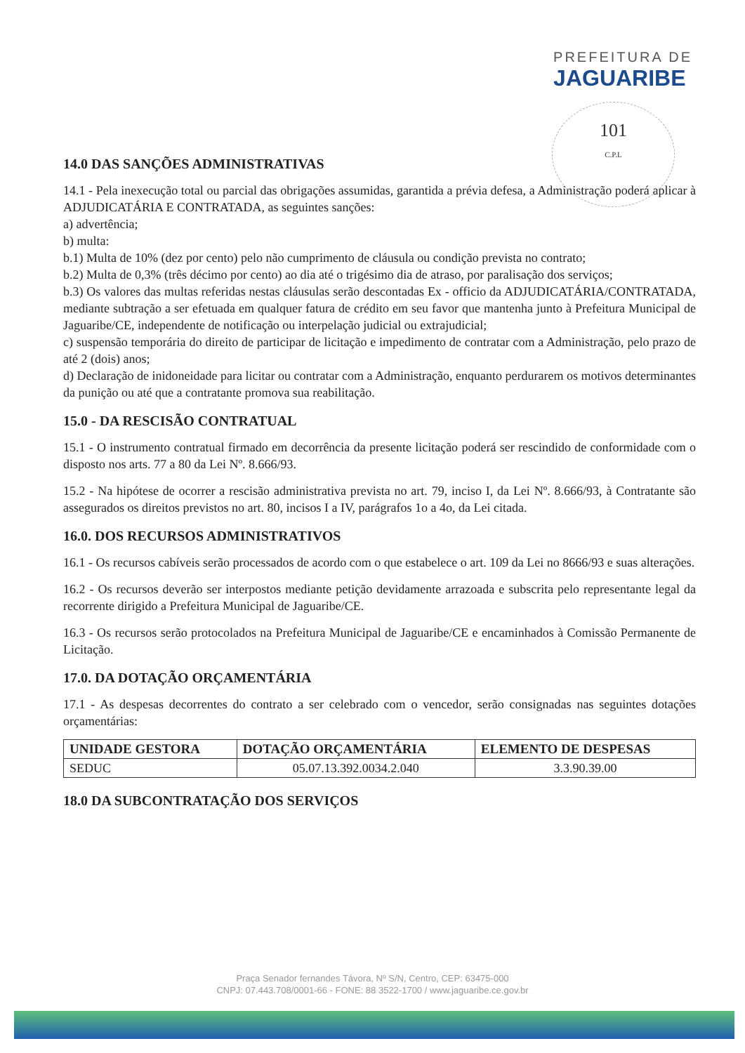PREFEITURA DE
JAGUARIBE
101
C.P.L
14.0 DAS SANÇÕES ADMINISTRATIVAS
14.1 - Pela inexecução total ou parcial das obrigações assumidas, garantida a prévia defesa, a Administração poderá aplicar à ADJUDICATÁRIA E CONTRATADA, as seguintes sanções:
a) advertência;
b) multa:
b.1) Multa de 10% (dez por cento) pelo não cumprimento de cláusula ou condição prevista no contrato;
b.2) Multa de 0,3% (três décimo por cento) ao dia até o trigésimo dia de atraso, por paralisação dos serviços;
b.3) Os valores das multas referidas nestas cláusulas serão descontadas Ex - officio da ADJUDICATÁRIA/CONTRATADA, mediante subtração a ser efetuada em qualquer fatura de crédito em seu favor que mantenha junto à Prefeitura Municipal de Jaguaribe/CE, independente de notificação ou interpelação judicial ou extrajudicial;
c) suspensão temporária do direito de participar de licitação e impedimento de contratar com a Administração, pelo prazo de até 2 (dois) anos;
d) Declaração de inidoneidade para licitar ou contratar com a Administração, enquanto perdurarem os motivos determinantes da punição ou até que a contratante promova sua reabilitação.
15.0 - DA RESCISÃO CONTRATUAL
15.1 - O instrumento contratual firmado em decorrência da presente licitação poderá ser rescindido de conformidade com o disposto nos arts. 77 a 80 da Lei Nº. 8.666/93.
15.2 - Na hipótese de ocorrer a rescisão administrativa prevista no art. 79, inciso I, da Lei Nº. 8.666/93, à Contratante são assegurados os direitos previstos no art. 80, incisos I a IV, parágrafos 1o a 4o, da Lei citada.
16.0. DOS RECURSOS ADMINISTRATIVOS
16.1 - Os recursos cabíveis serão processados de acordo com o que estabelece o art. 109 da Lei no 8666/93 e suas alterações.
16.2 - Os recursos deverão ser interpostos mediante petição devidamente arrazoada e subscrita pelo representante legal da recorrente dirigido a Prefeitura Municipal de Jaguaribe/CE.
16.3 - Os recursos serão protocolados na Prefeitura Municipal de Jaguaribe/CE e encaminhados à Comissão Permanente de Licitação.
17.0. DA DOTAÇÃO ORÇAMENTÁRIA
17.1 - As despesas decorrentes do contrato a ser celebrado com o vencedor, serão consignadas nas seguintes dotações orçamentárias:
| UNIDADE GESTORA | DOTAÇÃO ORÇAMENTÁRIA | ELEMENTO DE DESPESAS |
| --- | --- | --- |
| SEDUC | 05.07.13.392.0034.2.040 | 3.3.90.39.00 |
18.0 DA SUBCONTRATAÇÃO DOS SERVIÇOS
Praça Senador fernandes Távora, Nº S/N, Centro, CEP: 63475-000
CNPJ: 07.443.708/0001-66 - FONE: 88 3522-1700 / www.jaguaribe.ce.gov.br